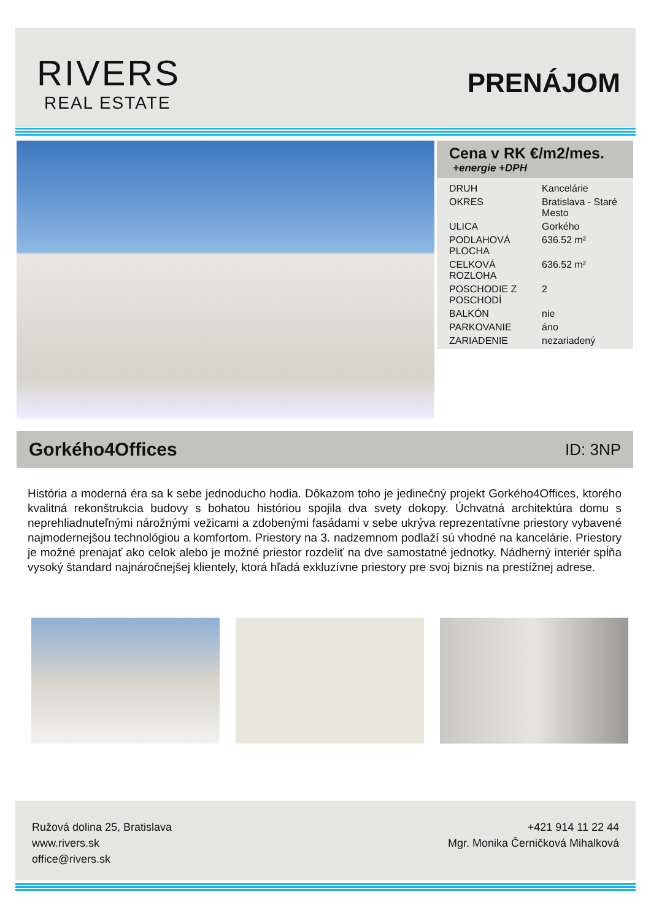RIVERS
REAL ESTATE
PRENÁJOM
Cena v RK €/m2/mes.
+energie +DPH
| DRUH | Kancelárie |
| OKRES | Bratislava - Staré Mesto |
| ULICA | Gorkého |
| PODLAHOVÁ PLOCHA | 636.52 m² |
| CELKOVÁ ROZLOHA | 636.52 m² |
| POSCHODIE Z POSCHODÍ | 2 |
| BALKÓN | nie |
| PARKOVANIE | áno |
| ZARIADENIE | nezariadený |
Gorkého4Offices ID: 3NP
História a moderná éra sa k sebe jednoducho hodia. Dôkazom toho je jedinečný projekt Gorkého4Offices, ktorého kvalitná rekonštrukcia budovy s bohatou históriou spojila dva svety dokopy. Úchvatná architektúra domu s neprehliadnuteľnými nárožnými vežicami a zdobenými fasádami v sebe ukrýva reprezentatívne priestory vybavené najmodernejšou technológiou a komfortom. Priestory na 3. nadzemnom podlaží sú vhodné na kancelárie. Priestory je možné prenajať ako celok alebo je možné priestor rozdeliť na dve samostatné jednotky. Nádherný interiér spĺňa vysoký štandard najnáročnejšej klientely, ktorá hľadá exkluzívne priestory pre svoj biznis na prestížnej adrese.
Ružová dolina 25, Bratislava
www.rivers.sk
office@rivers.sk
+421 914 11 22 44
Mgr. Monika Černičková Mihalková